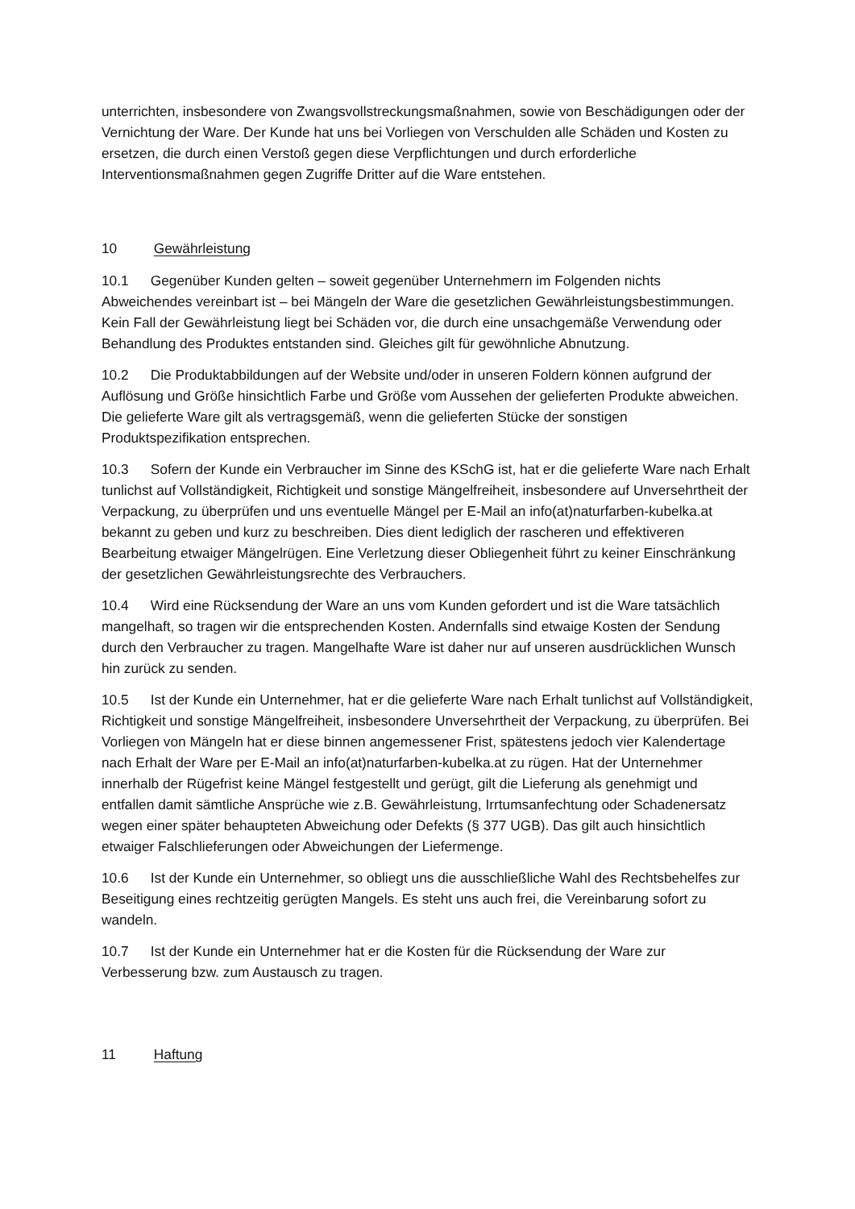unterrichten, insbesondere von Zwangsvollstreckungsmaßnahmen, sowie von Beschädigungen oder der Vernichtung der Ware. Der Kunde hat uns bei Vorliegen von Verschulden alle Schäden und Kosten zu ersetzen, die durch einen Verstoß gegen diese Verpflichtungen und durch erforderliche Interventionsmaßnahmen gegen Zugriffe Dritter auf die Ware entstehen.
10 Gewährleistung
10.1 Gegenüber Kunden gelten – soweit gegenüber Unternehmern im Folgenden nichts Abweichendes vereinbart ist – bei Mängeln der Ware die gesetzlichen Gewährleistungsbestimmungen. Kein Fall der Gewährleistung liegt bei Schäden vor, die durch eine unsachgemäße Verwendung oder Behandlung des Produktes entstanden sind. Gleiches gilt für gewöhnliche Abnutzung.
10.2 Die Produktabbildungen auf der Website und/oder in unseren Foldern können aufgrund der Auflösung und Größe hinsichtlich Farbe und Größe vom Aussehen der gelieferten Produkte abweichen. Die gelieferte Ware gilt als vertragsgemäß, wenn die gelieferten Stücke der sonstigen Produktspezifikation entsprechen.
10.3 Sofern der Kunde ein Verbraucher im Sinne des KSchG ist, hat er die gelieferte Ware nach Erhalt tunlichst auf Vollständigkeit, Richtigkeit und sonstige Mängelfreiheit, insbesondere auf Unversehrtheit der Verpackung, zu überprüfen und uns eventuelle Mängel per E-Mail an info(at)naturfarben-kubelka.at bekannt zu geben und kurz zu beschreiben. Dies dient lediglich der rascheren und effektiveren Bearbeitung etwaiger Mängelrügen. Eine Verletzung dieser Obliegenheit führt zu keiner Einschränkung der gesetzlichen Gewährleistungsrechte des Verbrauchers.
10.4 Wird eine Rücksendung der Ware an uns vom Kunden gefordert und ist die Ware tatsächlich mangelhaft, so tragen wir die entsprechenden Kosten. Andernfalls sind etwaige Kosten der Sendung durch den Verbraucher zu tragen. Mangelhafte Ware ist daher nur auf unseren ausdrücklichen Wunsch hin zurück zu senden.
10.5 Ist der Kunde ein Unternehmer, hat er die gelieferte Ware nach Erhalt tunlichst auf Vollständigkeit, Richtigkeit und sonstige Mängelfreiheit, insbesondere Unversehrtheit der Verpackung, zu überprüfen. Bei Vorliegen von Mängeln hat er diese binnen angemessener Frist, spätestens jedoch vier Kalendertage nach Erhalt der Ware per E-Mail an info(at)naturfarben-kubelka.at zu rügen. Hat der Unternehmer innerhalb der Rügefrist keine Mängel festgestellt und gerügt, gilt die Lieferung als genehmigt und entfallen damit sämtliche Ansprüche wie z.B. Gewährleistung, Irrtumsanfechtung oder Schadenersatz wegen einer später behaupteten Abweichung oder Defekts (§ 377 UGB). Das gilt auch hinsichtlich etwaiger Falschlieferungen oder Abweichungen der Liefermenge.
10.6 Ist der Kunde ein Unternehmer, so obliegt uns die ausschließliche Wahl des Rechtsbehelfes zur Beseitigung eines rechtzeitig gerügten Mangels. Es steht uns auch frei, die Vereinbarung sofort zu wandeln.
10.7 Ist der Kunde ein Unternehmer hat er die Kosten für die Rücksendung der Ware zur Verbesserung bzw. zum Austausch zu tragen.
11 Haftung